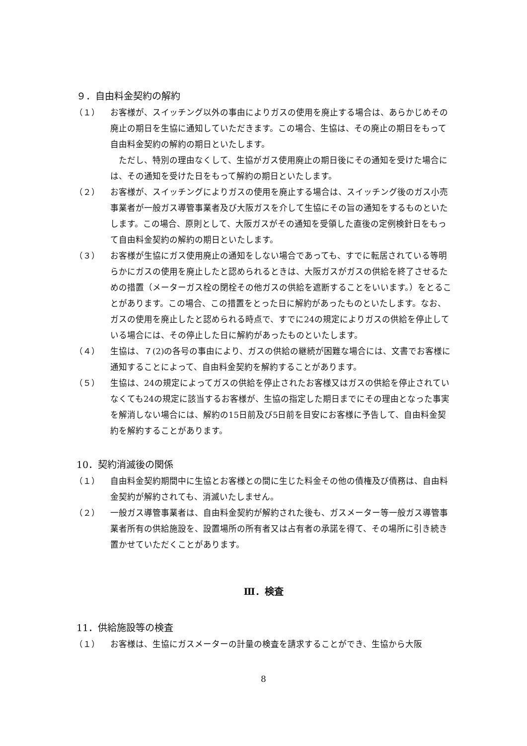９．自由料金契約の解約
（１） お客様が、スイッチング以外の事由によりガスの使用を廃止する場合は、あらかじめその廃止の期日を生協に通知していただきます。この場合、生協は、その廃止の期日をもって自由料金契約の解約の期日といたします。
ただし、特別の理由なくして、生協がガス使用廃止の期日後にその通知を受けた場合には、その通知を受けた日をもって解約の期日といたします。
（２） お客様が、スイッチングによりガスの使用を廃止する場合は、スイッチング後のガス小売事業者が一般ガス導管事業者及び大阪ガスを介して生協にその旨の通知をするものといたします。この場合、原則として、大阪ガスがその通知を受領した直後の定例検針日をもって自由料金契約の解約の期日といたします。
（３） お客様が生協にガス使用廃止の通知をしない場合であっても、すでに転居されている等明らかにガスの使用を廃止したと認められるときは、大阪ガスがガスの供給を終了させるための措置（メーターガス栓の閉栓その他ガスの供給を遮断することをいいます。）をとることがあります。この場合、この措置をとった日に解約があったものといたします。なお、ガスの使用を廃止したと認められる時点で、すでに24の規定によりガスの供給を停止している場合には、その停止した日に解約があったものといたします。
（４） 生協は、７(2)の各号の事由により、ガスの供給の継続が困難な場合には、文書でお客様に通知することによって、自由料金契約を解約することがあります。
（５） 生協は、24の規定によってガスの供給を停止されたお客様又はガスの供給を停止されていなくても24の規定に該当するお客様が、生協の指定した期日までにその理由となった事実を解消しない場合には、解約の15日前及び5日前を目安にお客様に予告して、自由料金契約を解約することがあります。
10．契約消滅後の関係
（１） 自由料金契約期間中に生協とお客様との間に生じた料金その他の債権及び債務は、自由料金契約が解約されても、消滅いたしません。
（２） 一般ガス導管事業者は、自由料金契約が解約された後も、ガスメーター等一般ガス導管事業者所有の供給施設を、設置場所の所有者又は占有者の承諾を得て、その場所に引き続き置かせていただくことがあります。
Ⅲ．検査
11．供給施設等の検査
（１） お客様は、生協にガスメーターの計量の検査を請求することができ、生協から大阪
8